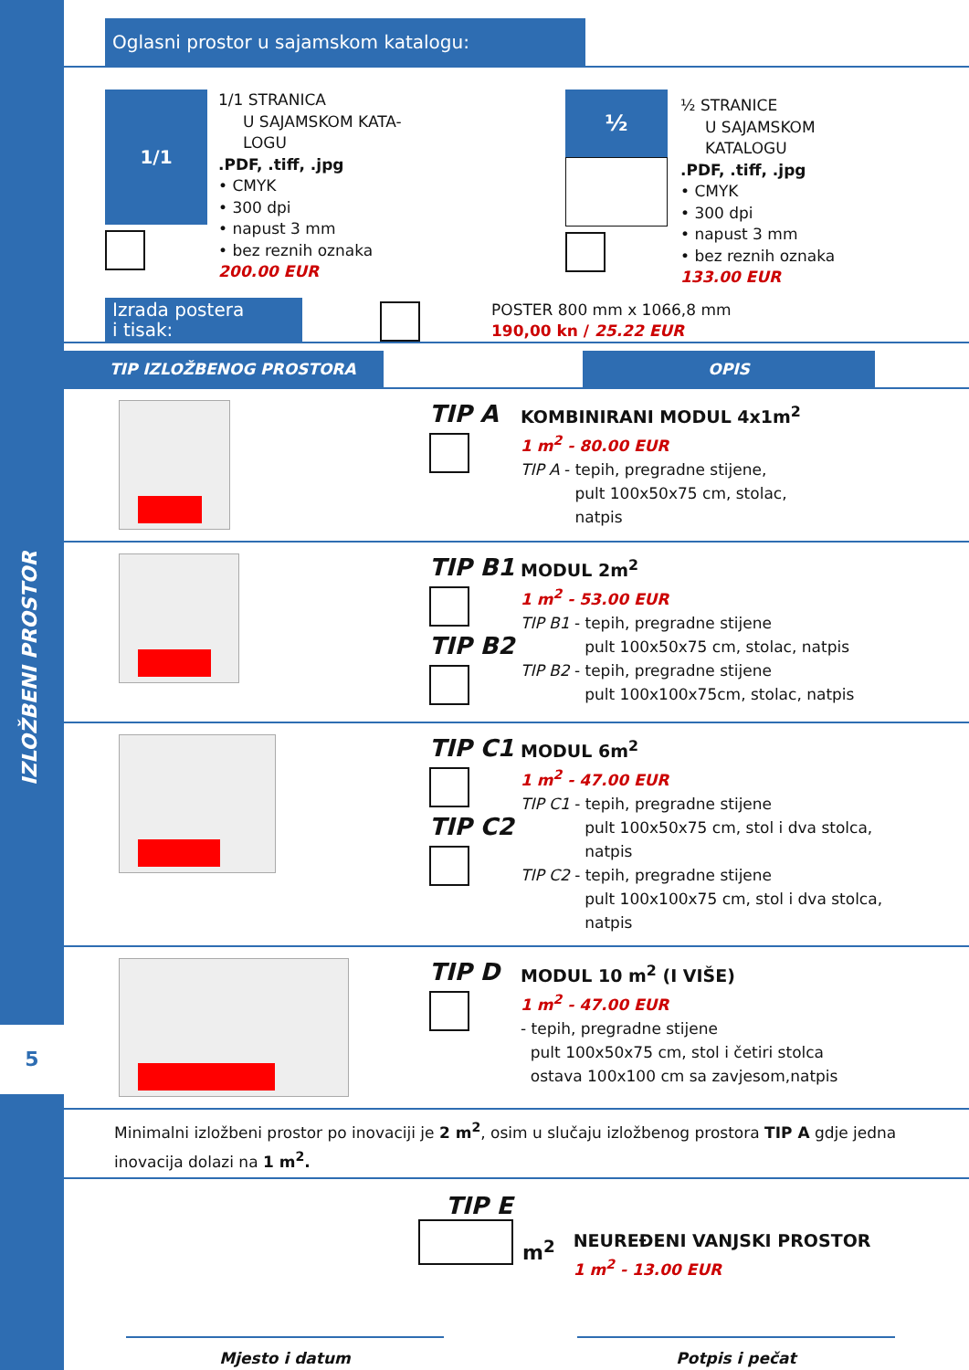5
IZLOŽBENI PROSTOR
Oglasni prostor u sajamskom katalogu:
1/1
1/1 STRANICA
U SAJAMSKOM KATA-
LOGU
.PDF, .tiff, .jpg
• CMYK
• 300 dpi
• napust 3 mm
• bez reznih oznaka
200.00 EUR
½
½ STRANICE
U SAJAMSKOM
KATALOGU
.PDF, .tiff, .jpg
• CMYK
• 300 dpi
• napust 3 mm
• bez reznih oznaka
133.00 EUR
Izrada postera
i tisak:
POSTER 800 mm x 1066,8 mm
190,00 kn / 25.22 EUR
TIP IZLOŽBENOG PROSTORA OPIS
TIP A
KOMBINIRANI MODUL 4x1m<sup>2</sup>
1 m<sup>2</sup> - 80.00 EUR
TIP A - tepih, pregradne stijene,
pult 100x50x75 cm, stolac,
natpis
TIP B1
TIP B2
MODUL 2m<sup>2</sup>
1 m<sup>2</sup> - 53.00 EUR
TIP B1 - tepih, pregradne stijene
pult 100x50x75 cm, stolac, natpis
TIP B2 - tepih, pregradne stijene
pult 100x100x75cm, stolac, natpis
TIP C1
TIP C2
MODUL 6m<sup>2</sup>
1 m<sup>2</sup> - 47.00 EUR
TIP C1 - tepih, pregradne stijene
pult 100x50x75 cm, stol i dva stolca,
natpis
TIP C2 - tepih, pregradne stijene
pult 100x100x75 cm, stol i dva stolca,
natpis
TIP D
MODUL 10 m<sup>2</sup> (I VIŠE)
1 m<sup>2</sup> - 47.00 EUR
- tepih, pregradne stijene
pult 100x50x75 cm, stol i četiri stolca
ostava 100x100 cm sa zavjesom,natpis
Minimalni izložbeni prostor po inovaciji je 2 m<sup>2</sup>, osim u slučaju izložbenog prostora TIP A gdje jedna inovacija dolazi na 1 m<sup>2</sup>.
TIP E
m<sup>2</sup>
NEUREĐENI VANJSKI PROSTOR
1 m<sup>2</sup> - 13.00 EUR
Mjesto i datum Potpis i pečat